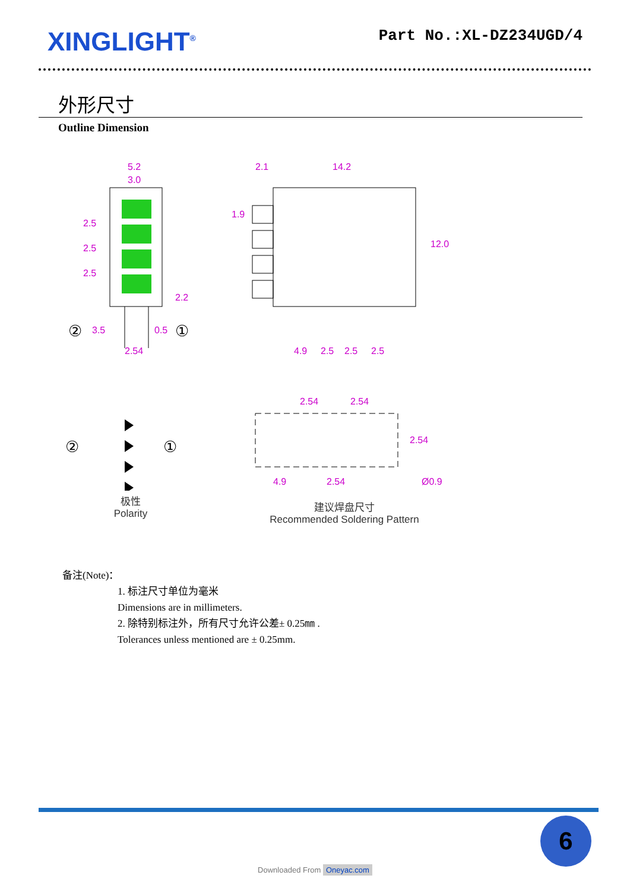XINGLIGHT<sup>®</sup>
Part No.:XL-DZ234UGD/4
外形尺寸
Outline Dimension
5.2
3.0
2.5
2.5
2.5
2.2
3.5
0.5
2.54
②
①
2.1
14.2
1.9
12.0
4.9
2.5
2.5
2.5
②
①
极性
Polarity
2.54
2.54
2.54
4.9
2.54
Ø0.9
建议焊盘尺寸
Recommended Soldering Pattern
备注(Note)：
1. 标注尺寸单位为毫米
Dimensions are in millimeters.
2. 除特别标注外，所有尺寸允许公差± 0.25㎜ .
Tolerances unless mentioned are ± 0.25mm.
6
Downloaded From Oneyac.com